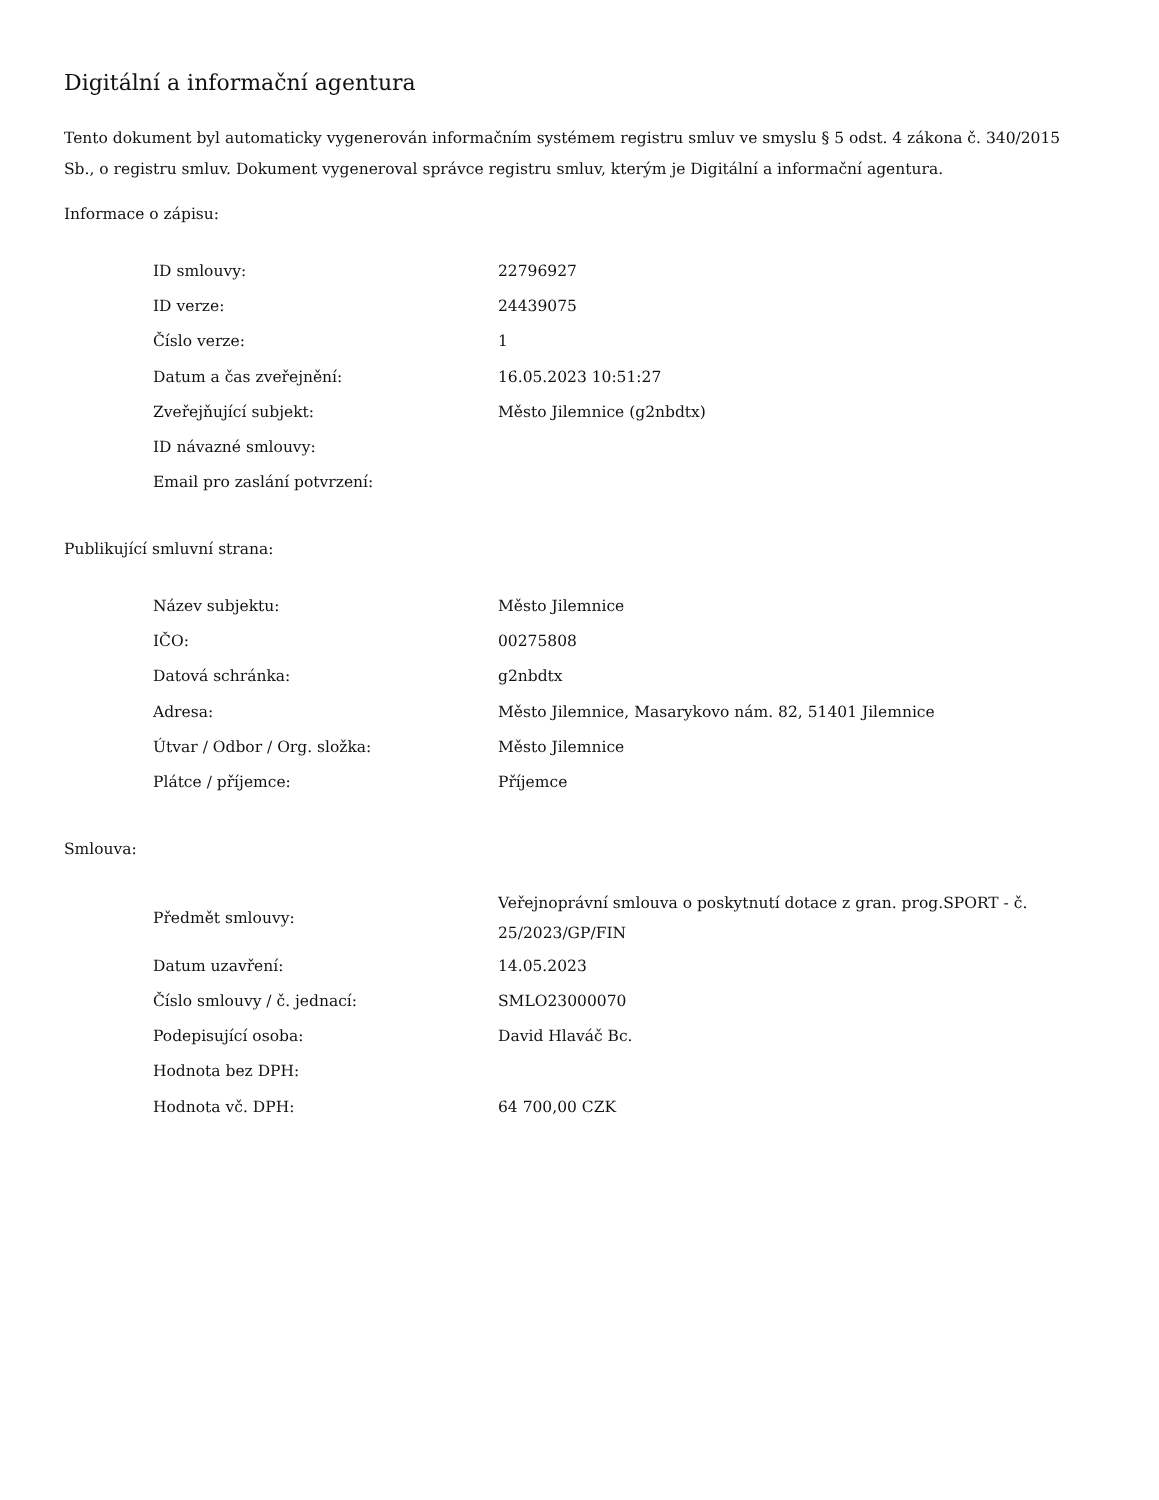Digitální a informační agentura
Tento dokument byl automaticky vygenerován informačním systémem registru smluv ve smyslu § 5 odst. 4 zákona č. 340/2015 Sb., o registru smluv. Dokument vygeneroval správce registru smluv, kterým je Digitální a informační agentura.
Informace o zápisu:
| ID smlouvy: | 22796927 |
| ID verze: | 24439075 |
| Číslo verze: | 1 |
| Datum a čas zveřejnění: | 16.05.2023 10:51:27 |
| Zveřejňující subjekt: | Město Jilemnice (g2nbdtx) |
| ID návazné smlouvy: | |
| Email pro zaslání potvrzení: | |
Publikující smluvní strana:
| Název subjektu: | Město Jilemnice |
| IČO: | 00275808 |
| Datová schránka: | g2nbdtx |
| Adresa: | Město Jilemnice, Masarykovo nám. 82, 51401 Jilemnice |
| Útvar / Odbor / Org. složka: | Město Jilemnice |
| Plátce / příjemce: | Příjemce |
Smlouva:
| Předmět smlouvy: | Veřejnoprávní smlouva o poskytnutí dotace z gran. prog.SPORT - č. 25/2023/GP/FIN |
| Datum uzavření: | 14.05.2023 |
| Číslo smlouvy / č. jednací: | SMLO23000070 |
| Podepisující osoba: | David Hlaváč Bc. |
| Hodnota bez DPH: | |
| Hodnota vč. DPH: | 64 700,00 CZK |